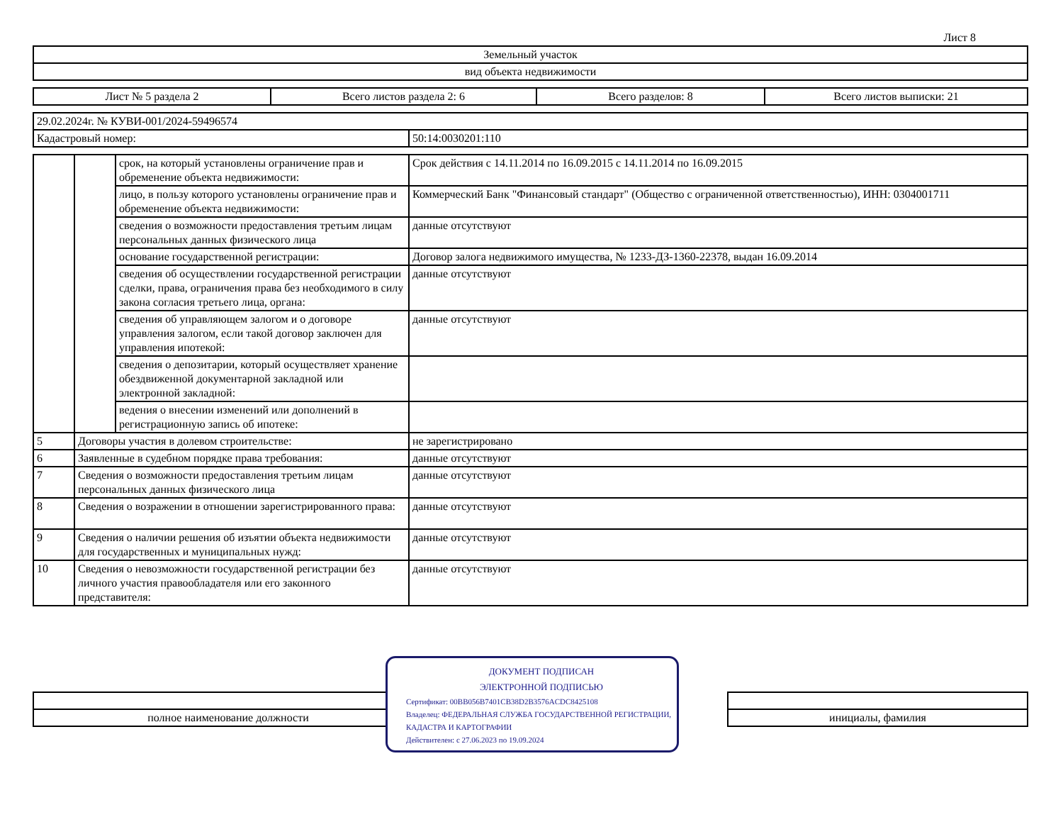Лист 8
| Земельный участок |
| вид объекта недвижимости |
| Лист № 5 раздела 2 | Всего листов раздела 2: 6 | Всего разделов: 8 | Всего листов выписки: 21 |
| 29.02.2024г. № КУВИ-001/2024-59496574 | |
| Кадастровый номер: | 50:14:0030201:110 |
| | | срок, на который установлены ограничение прав и обременение объекта недвижимости: | Срок действия с 14.11.2014 по 16.09.2015 с 14.11.2014 по 16.09.2015 |
| | | лицо, в пользу которого установлены ограничение прав и обременение объекта недвижимости: | Коммерческий Банк "Финансовый стандарт" (Общество с ограниченной ответственностью), ИНН: 0304001711 |
| | | сведения о возможности предоставления третьим лицам персональных данных физического лица | данные отсутствуют |
| | | основание государственной регистрации: | Договор залога недвижимого имущества, № 1233-ДЗ-1360-22378, выдан 16.09.2014 |
| | | сведения об осуществлении государственной регистрации сделки, права, ограничения права без необходимого в силу закона согласия третьего лица, органа: | данные отсутствуют |
| | | сведения об управляющем залогом и о договоре управления залогом, если такой договор заключен для управления ипотекой: | данные отсутствуют |
| | | сведения о депозитарии, который осуществляет хранение обездвиженной документарной закладной или электронной закладной: | |
| | | ведения о внесении изменений или дополнений в регистрационную запись об ипотеке: | |
| 5 | Договоры участия в долевом строительстве: | | не зарегистрировано |
| 6 | Заявленные в судебном порядке права требования: | | данные отсутствуют |
| 7 | Сведения о возможности предоставления третьим лицам персональных данных физического лица | | данные отсутствуют |
| 8 | Сведения о возражении в отношении зарегистрированного права: | | данные отсутствуют |
| 9 | Сведения о наличии решения об изъятии объекта недвижимости для государственных и муниципальных нужд: | | данные отсутствуют |
| 10 | Сведения о невозможности государственной регистрации без личного участия правообладателя или его законного представителя: | | данные отсутствуют |
| полное наименование должности | | инициалы, фамилия |
ДОКУМЕНТ ПОДПИСАН
ЭЛЕКТРОННОЙ ПОДПИСЬЮ
Сертификат: 00BB056B7401CB38D2B3576ACDC8425108
Владелец: ФЕДЕРАЛЬНАЯ СЛУЖБА ГОСУДАРСТВЕННОЙ РЕГИСТРАЦИИ, КАДАСТРА И КАРТОГРАФИИ
Действителен: с 27.06.2023 по 19.09.2024